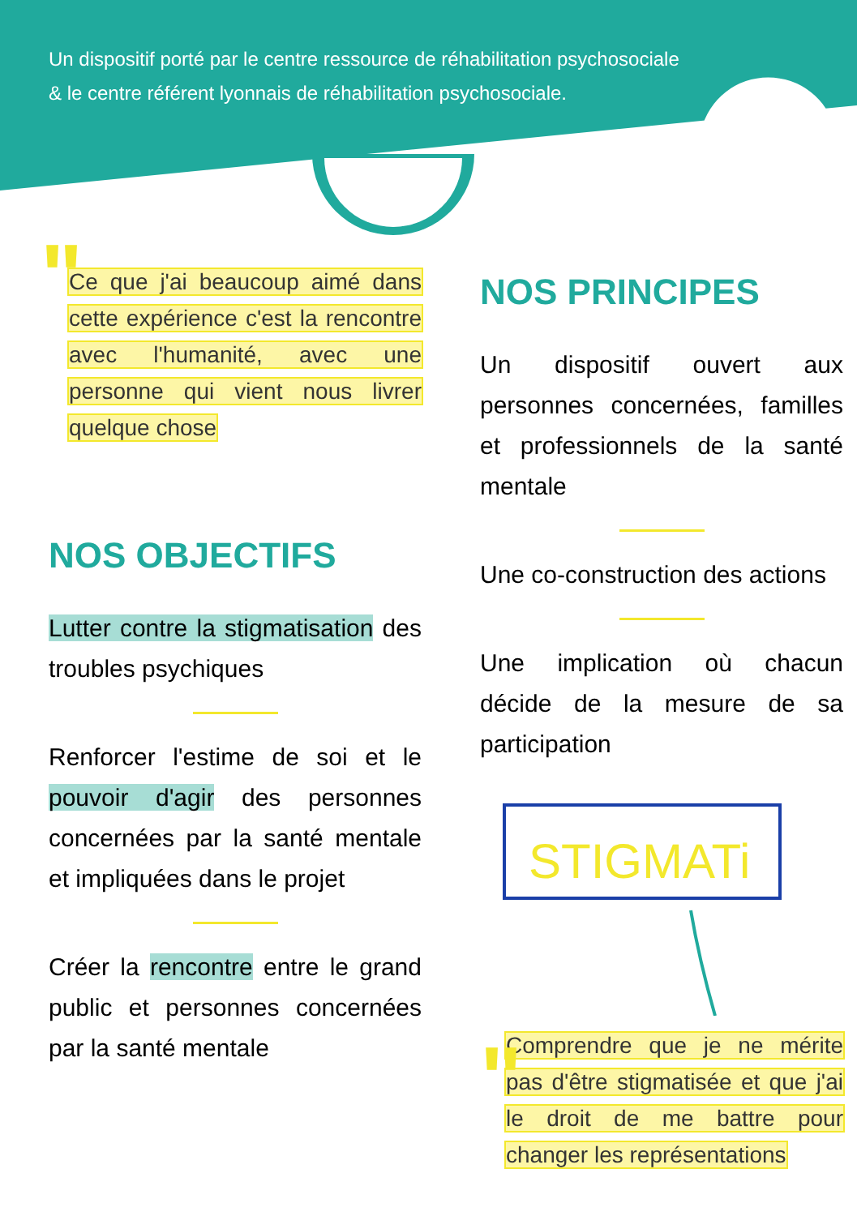Un dispositif porté par le centre ressource de réhabilitation psychosociale
& le centre référent lyonnais de réhabilitation psychosociale.
"
Ce que j'ai beaucoup aimé dans cette expérience c'est la rencontre avec l'humanité, avec une personne qui vient nous livrer quelque chose
NOS OBJECTIFS
Lutter contre la stigmatisation des troubles psychiques
Renforcer l'estime de soi et le pouvoir d'agir des personnes concernées par la santé mentale et impliquées dans le projet
Créer la rencontre entre le grand public et personnes concernées par la santé mentale
NOS PRINCIPES
Un dispositif ouvert aux personnes concernées, familles et professionnels de la santé mentale
Une co-construction des actions
Une implication où chacun décide de la mesure de sa participation
STIGMATi
"
Comprendre que je ne mérite pas d'être stigmatisée et que j'ai le droit de me battre pour changer les représentations